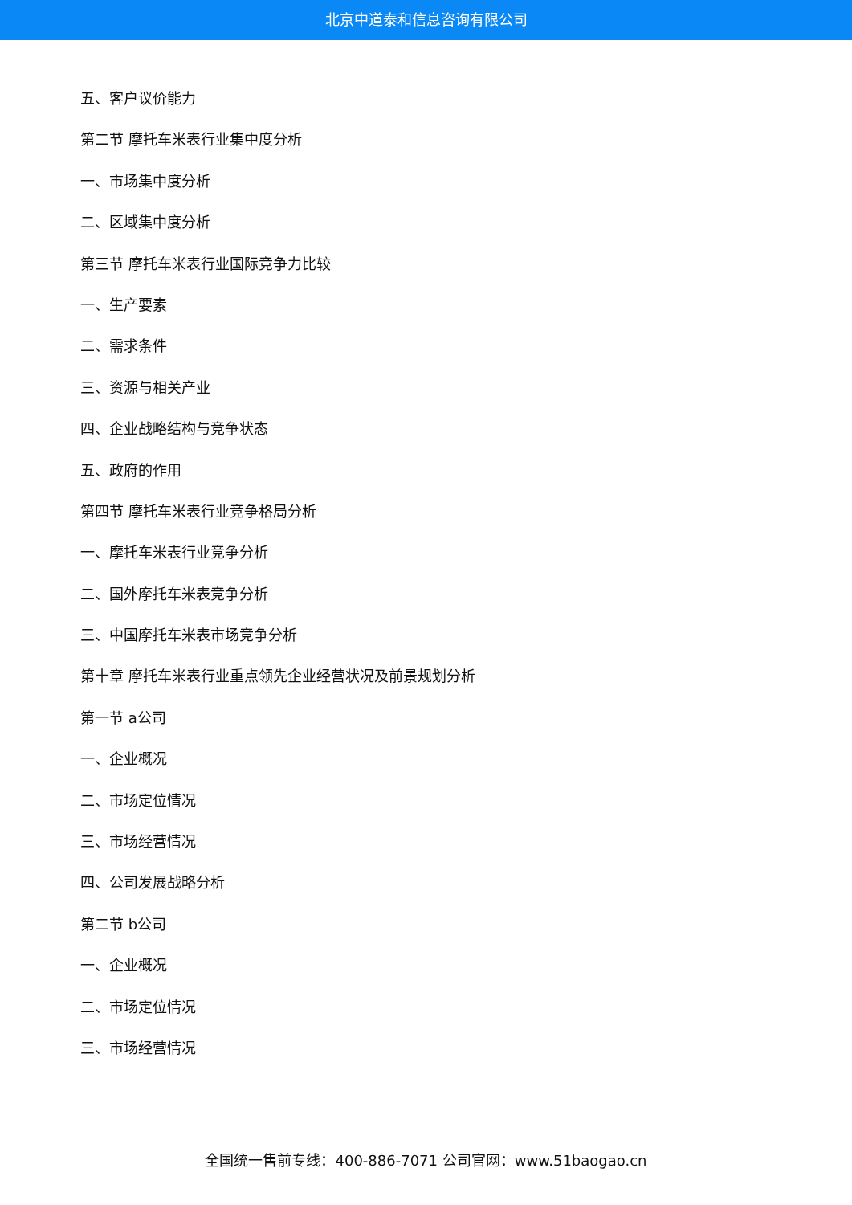北京中道泰和信息咨询有限公司
五、客户议价能力
第二节 摩托车米表行业集中度分析
一、市场集中度分析
二、区域集中度分析
第三节 摩托车米表行业国际竞争力比较
一、生产要素
二、需求条件
三、资源与相关产业
四、企业战略结构与竞争状态
五、政府的作用
第四节 摩托车米表行业竞争格局分析
一、摩托车米表行业竞争分析
二、国外摩托车米表竞争分析
三、中国摩托车米表市场竞争分析
第十章 摩托车米表行业重点领先企业经营状况及前景规划分析
第一节 a公司
一、企业概况
二、市场定位情况
三、市场经营情况
四、公司发展战略分析
第二节 b公司
一、企业概况
二、市场定位情况
三、市场经营情况
全国统一售前专线：400-886-7071 公司官网：www.51baogao.cn